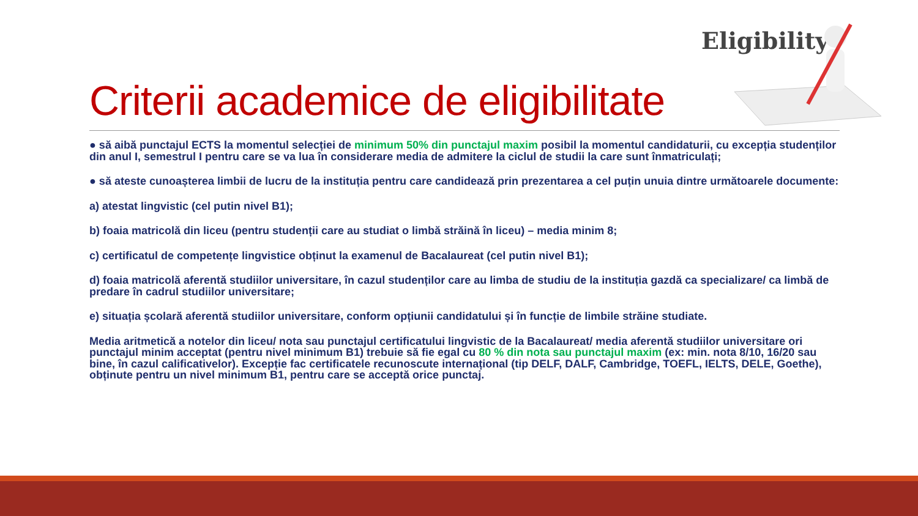Eligibility
Criterii academice de eligibilitate
● să aibă punctajul ECTS la momentul selecției de minimum 50% din punctajul maxim posibil la momentul candidaturii, cu excepția studenților din anul I, semestrul I pentru care se va lua în considerare media de admitere la ciclul de studii la care sunt înmatriculați;
● să ateste cunoașterea limbii de lucru de la instituția pentru care candidează prin prezentarea a cel puțin unuia dintre următoarele documente:
a) atestat lingvistic (cel putin nivel B1);
b) foaia matricolă din liceu (pentru studenții care au studiat o limbă străină în liceu) – media minim 8;
c) certificatul de competențe lingvistice obținut la examenul de Bacalaureat (cel putin nivel B1);
d) foaia matricolă aferentă studiilor universitare, în cazul studenților care au limba de studiu de la instituția gazdă ca specializare/ ca limbă de predare în cadrul studiilor universitare;
e) situația școlară aferentă studiilor universitare, conform opțiunii candidatului și în funcție de limbile străine studiate.
Media aritmetică a notelor din liceu/ nota sau punctajul certificatului lingvistic de la Bacalaureat/ media aferentă studiilor universitare ori punctajul minim acceptat (pentru nivel minimum B1) trebuie să fie egal cu 80 % din nota sau punctajul maxim (ex: min. nota 8/10, 16/20 sau bine, în cazul calificativelor). Excepție fac certificatele recunoscute internațional (tip DELF, DALF, Cambridge, TOEFL, IELTS, DELE, Goethe), obținute pentru un nivel minimum B1, pentru care se acceptă orice punctaj.